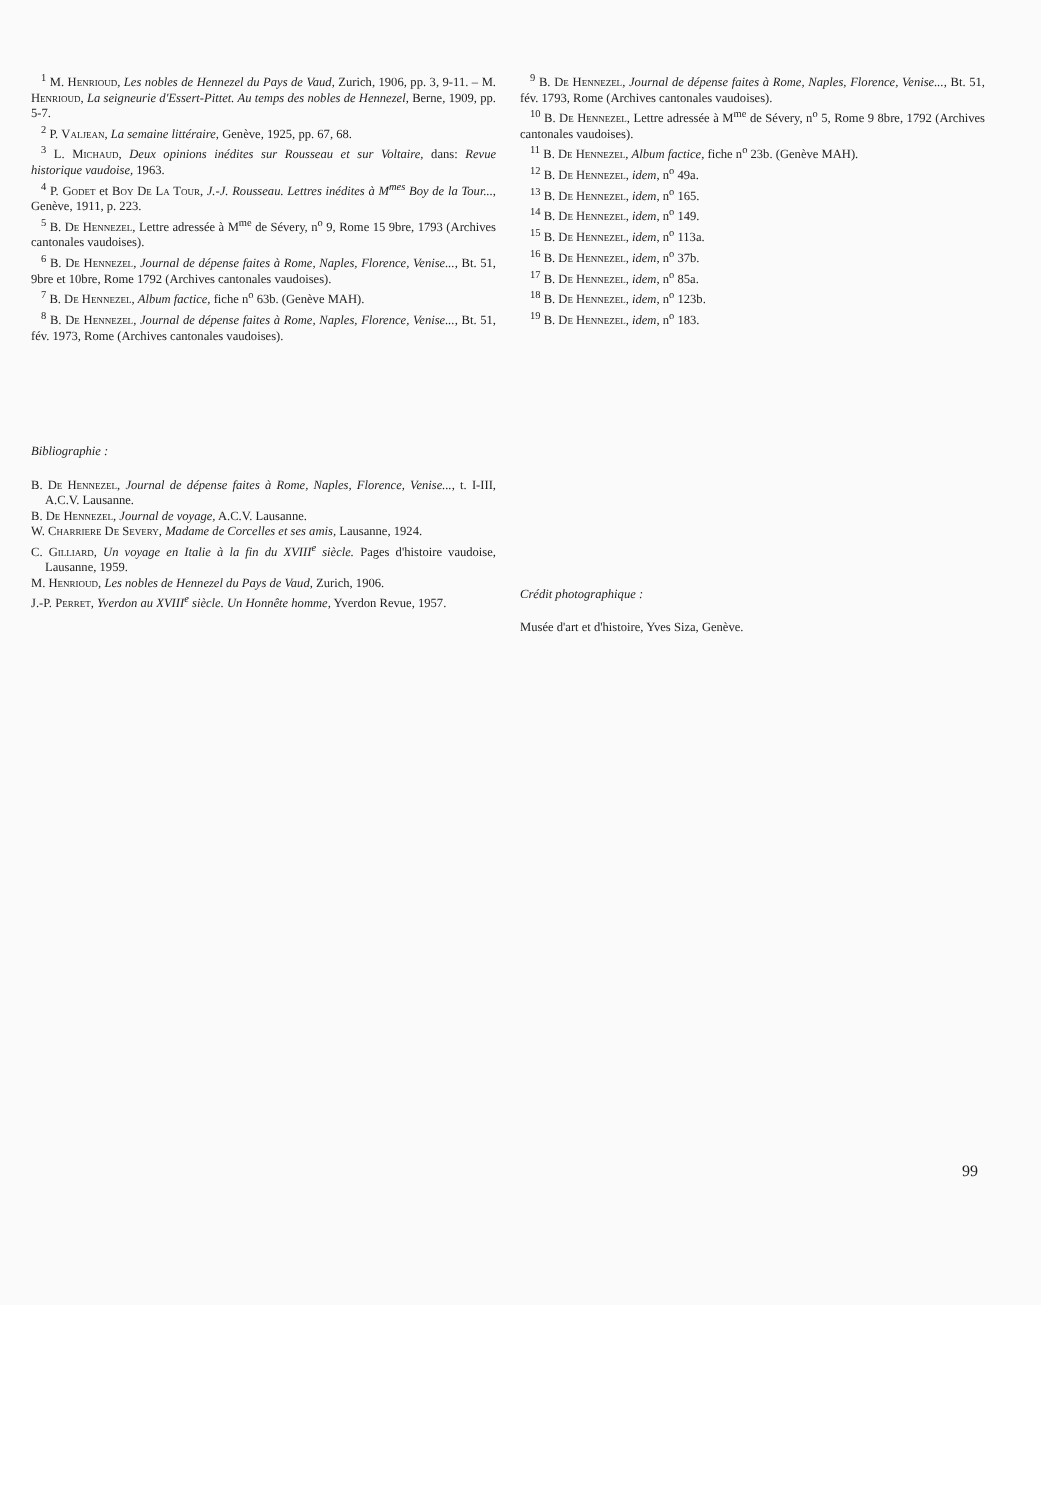<sup>1</sup> M. Henrioud, Les nobles de Hennezel du Pays de Vaud, Zurich, 1906, pp. 3, 9-11. – M. Henrioud, La seigneurie d'Essert-Pittet. Au temps des nobles de Hennezel, Berne, 1909, pp. 5-7.
<sup>2</sup> P. Valjean, La semaine littéraire, Genève, 1925, pp. 67, 68.
<sup>3</sup> L. Michaud, Deux opinions inédites sur Rousseau et sur Voltaire, dans: Revue historique vaudoise, 1963.
<sup>4</sup> P. Godet et Boy De La Tour, J.-J. Rousseau. Lettres inédites à M<sup>mes</sup> Boy de la Tour..., Genève, 1911, p. 223.
<sup>5</sup> B. De Hennezel, Lettre adressée à M<sup>me</sup> de Sévery, n<sup>o</sup> 9, Rome 15 9bre, 1793 (Archives cantonales vaudoises).
<sup>6</sup> B. De Hennezel, Journal de dépense faites à Rome, Naples, Florence, Venise..., Bt. 51, 9bre et 10bre, Rome 1792 (Archives cantonales vaudoises).
<sup>7</sup> B. De Hennezel, Album factice, fiche n<sup>o</sup> 63b. (Genève MAH).
<sup>8</sup> B. De Hennezel, Journal de dépense faites à Rome, Naples, Florence, Venise..., Bt. 51, fév. 1973, Rome (Archives cantonales vaudoises).
Bibliographie :
B. De Hennezel, Journal de dépense faites à Rome, Naples, Florence, Venise..., t. I-III, A.C.V. Lausanne.
B. De Hennezel, Journal de voyage, A.C.V. Lausanne.
W. Charriere De Severy, Madame de Corcelles et ses amis, Lausanne, 1924.
C. Gilliard, Un voyage en Italie à la fin du XVIII<sup>e</sup> siècle. Pages d'histoire vaudoise, Lausanne, 1959.
M. Henrioud, Les nobles de Hennezel du Pays de Vaud, Zurich, 1906.
J.-P. Perret, Yverdon au XVIII<sup>e</sup> siècle. Un Honnête homme, Yverdon Revue, 1957.
<sup>9</sup> B. De Hennezel, Journal de dépense faites à Rome, Naples, Florence, Venise..., Bt. 51, fév. 1793, Rome (Archives cantonales vaudoises).
<sup>10</sup> B. De Hennezel, Lettre adressée à M<sup>me</sup> de Sévery, n<sup>o</sup> 5, Rome 9 8bre, 1792 (Archives cantonales vaudoises).
<sup>11</sup> B. De Hennezel, Album factice, fiche n<sup>o</sup> 23b. (Genève MAH).
<sup>12</sup> B. De Hennezel, idem, n<sup>o</sup> 49a.
<sup>13</sup> B. De Hennezel, idem, n<sup>o</sup> 165.
<sup>14</sup> B. De Hennezel, idem, n<sup>o</sup> 149.
<sup>15</sup> B. De Hennezel, idem, n<sup>o</sup> 113a.
<sup>16</sup> B. De Hennezel, idem, n<sup>o</sup> 37b.
<sup>17</sup> B. De Hennezel, idem, n<sup>o</sup> 85a.
<sup>18</sup> B. De Hennezel, idem, n<sup>o</sup> 123b.
<sup>19</sup> B. De Hennezel, idem, n<sup>o</sup> 183.
Crédit photographique :
Musée d'art et d'histoire, Yves Siza, Genève.
99